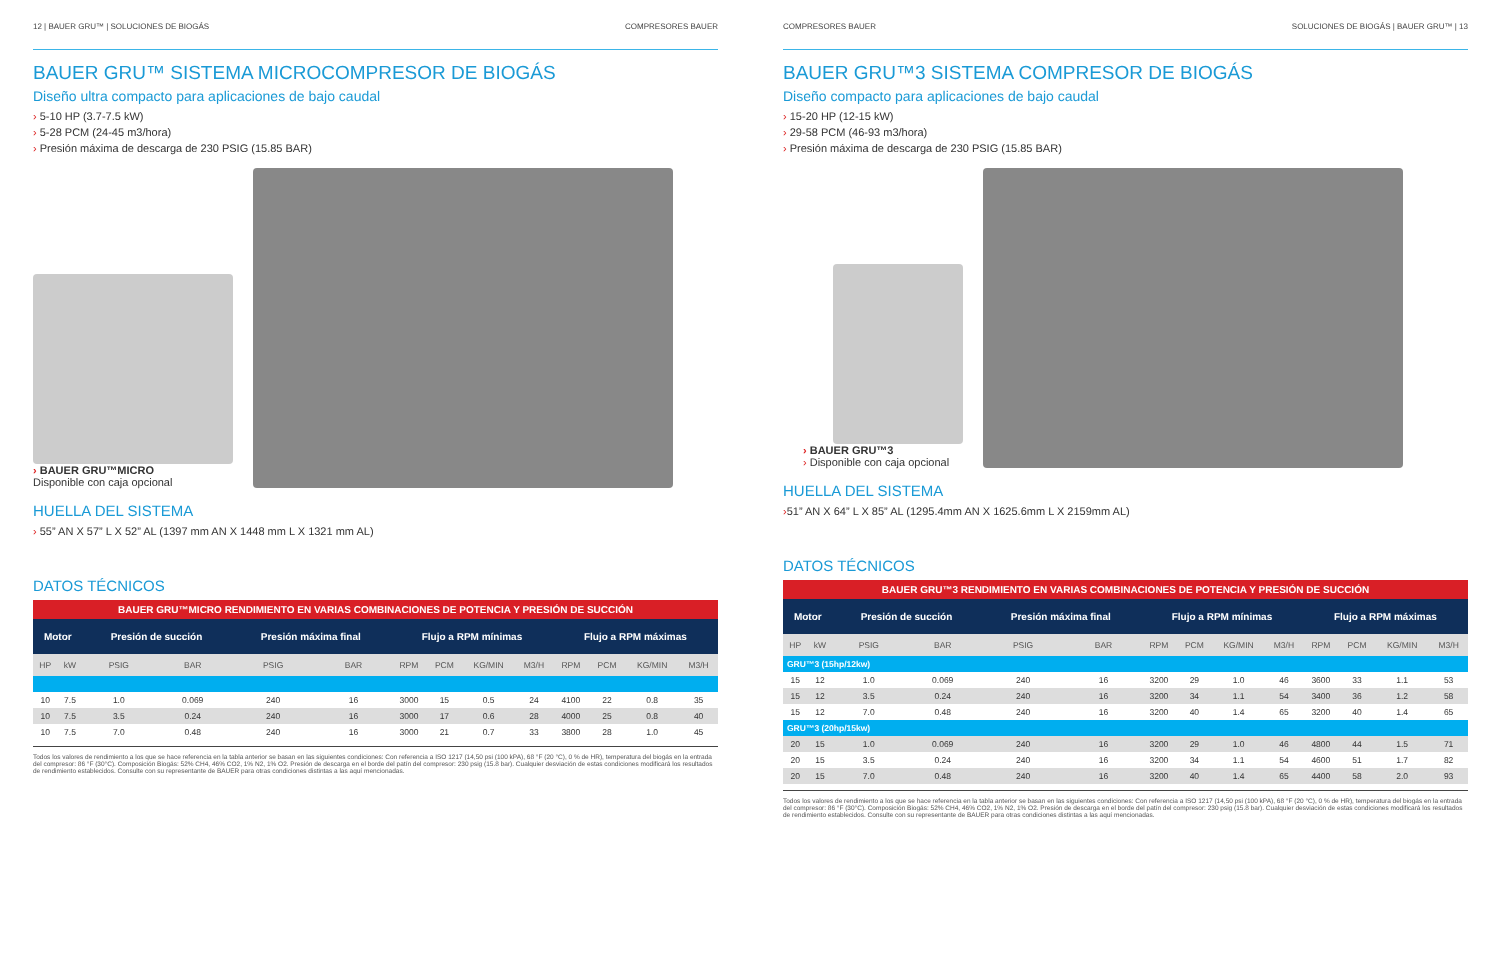12 | BAUER GRU™ | SOLUCIONES DE BIOGÁS COMPRESORES BAUER
BAUER GRU™ SISTEMA MICROCOMPRESOR DE BIOGÁS
Diseño ultra compacto para aplicaciones de bajo caudal
› 5-10 HP (3.7-7.5 kW)
› 5-28 PCM (24-45 m3/hora)
› Presión máxima de descarga de 230 PSIG (15.85 BAR)
› BAUER GRU™MICRO
Disponible con caja opcional
HUELLA DEL SISTEMA
› 55” AN X 57” L X 52” AL (1397 mm AN X 1448 mm L X 1321 mm AL)
DATOS TÉCNICOS
| BAUER GRU™MICRO RENDIMIENTO EN VARIAS COMBINACIONES DE POTENCIA Y PRESIÓN DE SUCCIÓN | | | | | | | | | | | | | |
| --- | --- | --- | --- | --- | --- | --- | --- | --- | --- | --- | --- | --- | --- |
| Motor | | Presión de succión | | Presión máxima final | | Flujo a RPM mínimas | | | | Flujo a RPM máximas | | | |
| HP | kW | PSIG | BAR | PSIG | BAR | RPM | PCM | KG/MIN | M3/H | RPM | PCM | KG/MIN | M3/H |
| 10 | 7.5 | 1.0 | 0.069 | 240 | 16 | 3000 | 15 | 0.5 | 24 | 4100 | 22 | 0.8 | 35 |
| 10 | 7.5 | 3.5 | 0.24 | 240 | 16 | 3000 | 17 | 0.6 | 28 | 4000 | 25 | 0.8 | 40 |
| 10 | 7.5 | 7.0 | 0.48 | 240 | 16 | 3000 | 21 | 0.7 | 33 | 3800 | 28 | 1.0 | 45 |
Todos los valores de rendimiento a los que se hace referencia en la tabla anterior se basan en las siguientes condiciones: Con referencia a ISO 1217 (14,50 psi (100 kPA), 68 °F (20 °C), 0 % de HR), temperatura del biogás en la entrada del compresor: 86 °F (30°C). Composición Biogás: 52% CH4, 46% CO2, 1% N2, 1% O2. Presión de descarga en el borde del patín del compresor: 230 psig (15.8 bar). Cualquier desviación de estas condiciones modificará los resultados de rendimiento establecidos. Consulte con su representante de BAUER para otras condiciones distintas a las aquí mencionadas.
COMPRESORES BAUER SOLUCIONES DE BIOGÁS | BAUER GRU™ | 13
BAUER GRU™3 SISTEMA COMPRESOR DE BIOGÁS
Diseño compacto para aplicaciones de bajo caudal
› 15-20 HP (12-15 kW)
› 29-58 PCM (46-93 m3/hora)
› Presión máxima de descarga de 230 PSIG (15.85 BAR)
› BAUER GRU™3
› Disponible con caja opcional
HUELLA DEL SISTEMA
›51” AN X 64” L X 85” AL (1295.4mm AN X 1625.6mm L X 2159mm AL)
DATOS TÉCNICOS
| BAUER GRU™3 RENDIMIENTO EN VARIAS COMBINACIONES DE POTENCIA Y PRESIÓN DE SUCCIÓN | | | | | | | | | | | | | |
| --- | --- | --- | --- | --- | --- | --- | --- | --- | --- | --- | --- | --- | --- |
| Motor | | Presión de succión | | Presión máxima final | | Flujo a RPM mínimas | | | | Flujo a RPM máximas | | | |
| HP | kW | PSIG | BAR | PSIG | BAR | RPM | PCM | KG/MIN | M3/H | RPM | PCM | KG/MIN | M3/H |
| GRU™3 (15hp/12kw) | | | | | | | | | | | | | |
| 15 | 12 | 1.0 | 0.069 | 240 | 16 | 3200 | 29 | 1.0 | 46 | 3600 | 33 | 1.1 | 53 |
| 15 | 12 | 3.5 | 0.24 | 240 | 16 | 3200 | 34 | 1.1 | 54 | 3400 | 36 | 1.2 | 58 |
| 15 | 12 | 7.0 | 0.48 | 240 | 16 | 3200 | 40 | 1.4 | 65 | 3200 | 40 | 1.4 | 65 |
| GRU™3 (20hp/15kw) | | | | | | | | | | | | | |
| 20 | 15 | 1.0 | 0.069 | 240 | 16 | 3200 | 29 | 1.0 | 46 | 4800 | 44 | 1.5 | 71 |
| 20 | 15 | 3.5 | 0.24 | 240 | 16 | 3200 | 34 | 1.1 | 54 | 4600 | 51 | 1.7 | 82 |
| 20 | 15 | 7.0 | 0.48 | 240 | 16 | 3200 | 40 | 1.4 | 65 | 4400 | 58 | 2.0 | 93 |
Todos los valores de rendimiento a los que se hace referencia en la tabla anterior se basan en las siguientes condiciones: Con referencia a ISO 1217 (14,50 psi (100 kPA), 68 °F (20 °C), 0 % de HR), temperatura del biogás en la entrada del compresor: 86 °F (30°C). Composición Biogás: 52% CH4, 46% CO2, 1% N2, 1% O2. Presión de descarga en el borde del patín del compresor: 230 psig (15.8 bar). Cualquier desviación de estas condiciones modificará los resultados de rendimiento establecidos. Consulte con su representante de BAUER para otras condiciones distintas a las aquí mencionadas.